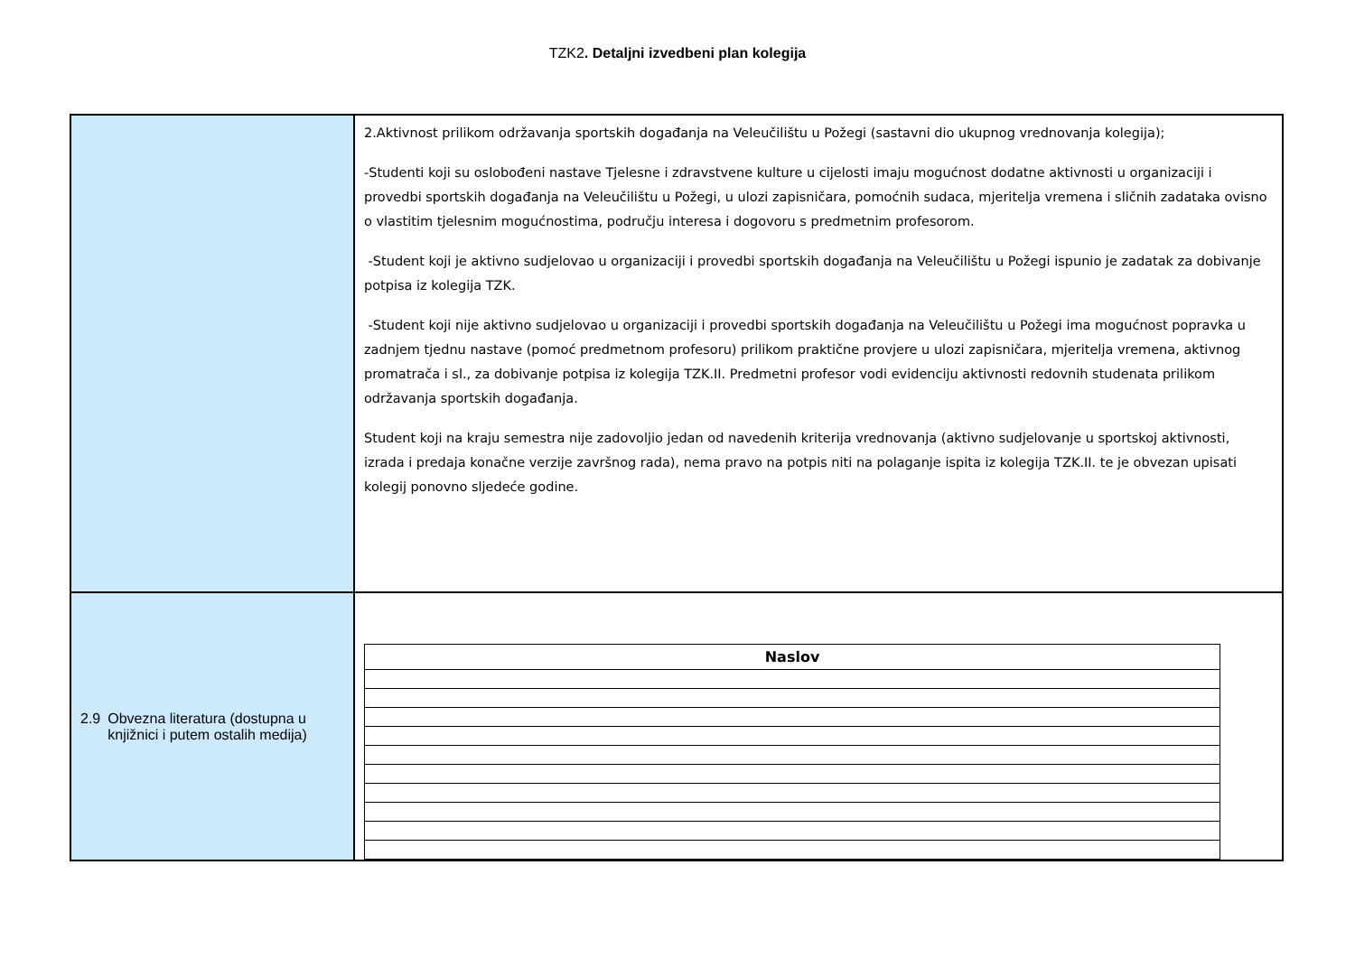TZK2. Detaljni izvedbeni plan kolegija
| | 2.Aktivnost prilikom održavanja sportskih događanja na Veleučilištu u Požegi (sastavni dio ukupnog vrednovanja kolegija); -Studenti koji su oslobođeni nastave Tjelesne i zdravstvene kulture u cijelosti imaju mogućnost dodatne aktivnosti u organizaciji i provedbi sportskih događanja na Veleučilištu u Požegi, u ulozi zapisničara, pomoćnih sudaca, mjeritelja vremena i sličnih zadataka ovisno o vlastitim tjelesnim mogućnostima, području interesa i dogovoru s predmetnim profesorom. -Student koji je aktivno sudjelovao u organizaciji i provedbi sportskih događanja na Veleučilištu u Požegi ispunio je zadatak za dobivanje potpisa iz kolegija TZK. -Student koji nije aktivno sudjelovao u organizaciji i provedbi sportskih događanja na Veleučilištu u Požegi ima mogućnost popravka u zadnjem tjednu nastave (pomoć predmetnom profesoru) prilikom praktične provjere u ulozi zapisničara, mjeritelja vremena, aktivnog promatrača i sl., za dobivanje potpisa iz kolegija TZK.II. Predmetni profesor vodi evidenciju aktivnosti redovnih studenata prilikom održavanja sportskih događanja. Student koji na kraju semestra nije zadovoljio jedan od navedenih kriterija vrednovanja (aktivno sudjelovanje u sportskoj aktivnosti, izrada i predaja konačne verzije završnog rada), nema pravo na potpis niti na polaganje ispita iz kolegija TZK.II. te je obvezan upisati kolegij ponovno sljedeće godine. |
| 2.9 Obvezna literatura (dostupna u knjižnici i putem ostalih medija) | / Naslov / / --- / |